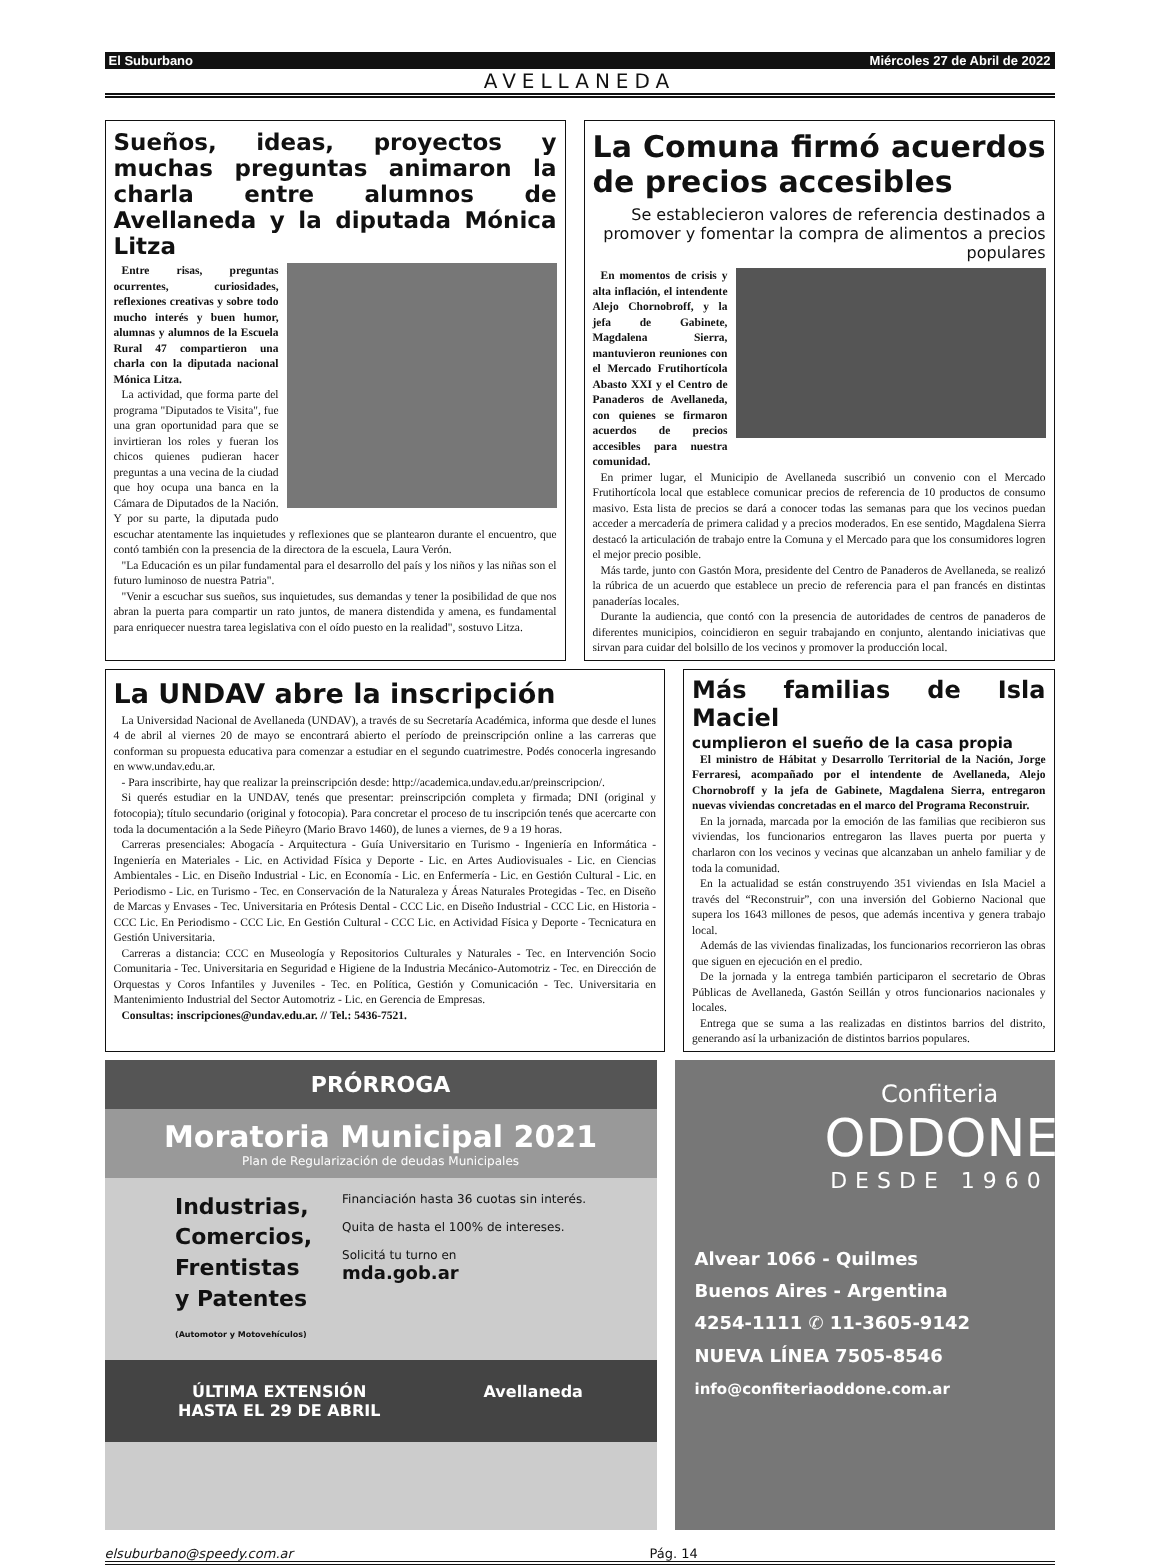El Suburbano Miércoles 27 de Abril de 2022
AVELLANEDA
Sueños, ideas, proyectos y muchas preguntas animaron la charla entre alumnos de Avellaneda y la diputada Mónica Litza
Entre risas, preguntas ocurrentes, curiosidades, reflexiones creativas y sobre todo mucho interés y buen humor, alumnas y alumnos de la Escuela Rural 47 compartieron una charla con la diputada nacional Mónica Litza.
La actividad, que forma parte del programa "Diputados te Visita", fue una gran oportunidad para que se invirtieran los roles y fueran los chicos quienes pudieran hacer preguntas a una vecina de la ciudad que hoy ocupa una banca en la Cámara de Diputados de la Nación. Y por su parte, la diputada pudo escuchar atentamente las inquietudes y reflexiones que se plantearon durante el encuentro, que contó también con la presencia de la directora de la escuela, Laura Verón.
"La Educación es un pilar fundamental para el desarrollo del país y los niños y las niñas son el futuro luminoso de nuestra Patria".
"Venir a escuchar sus sueños, sus inquietudes, sus demandas y tener la posibilidad de que nos abran la puerta para compartir un rato juntos, de manera distendida y amena, es fundamental para enriquecer nuestra tarea legislativa con el oído puesto en la realidad", sostuvo Litza.
La Comuna firmó acuerdos de precios accesibles
Se establecieron valores de referencia destinados a promover y fomentar la compra de alimentos a precios populares
En momentos de crisis y alta inflación, el intendente Alejo Chornobroff, y la jefa de Gabinete, Magdalena Sierra, mantuvieron reuniones con el Mercado Frutihortícola Abasto XXI y el Centro de Panaderos de Avellaneda, con quienes se firmaron acuerdos de precios accesibles para nuestra comunidad.
En primer lugar, el Municipio de Avellaneda suscribió un convenio con el Mercado Frutihortícola local que establece comunicar precios de referencia de 10 productos de consumo masivo. Esta lista de precios se dará a conocer todas las semanas para que los vecinos puedan acceder a mercadería de primera calidad y a precios moderados. En ese sentido, Magdalena Sierra destacó la articulación de trabajo entre la Comuna y el Mercado para que los consumidores logren el mejor precio posible.
Más tarde, junto con Gastón Mora, presidente del Centro de Panaderos de Avellaneda, se realizó la rúbrica de un acuerdo que establece un precio de referencia para el pan francés en distintas panaderías locales.
Durante la audiencia, que contó con la presencia de autoridades de centros de panaderos de diferentes municipios, coincidieron en seguir trabajando en conjunto, alentando iniciativas que sirvan para cuidar del bolsillo de los vecinos y promover la producción local.
La UNDAV abre la inscripción
La Universidad Nacional de Avellaneda (UNDAV), a través de su Secretaría Académica, informa que desde el lunes 4 de abril al viernes 20 de mayo se encontrará abierto el período de preinscripción online a las carreras que conforman su propuesta educativa para comenzar a estudiar en el segundo cuatrimestre. Podés conocerla ingresando en www.undav.edu.ar.
- Para inscribirte, hay que realizar la preinscripción desde: http://academica.undav.edu.ar/preinscripcion/.
Si querés estudiar en la UNDAV, tenés que presentar: preinscripción completa y firmada; DNI (original y fotocopia); título secundario (original y fotocopia). Para concretar el proceso de tu inscripción tenés que acercarte con toda la documentación a la Sede Piñeyro (Mario Bravo 1460), de lunes a viernes, de 9 a 19 horas.
Carreras presenciales: Abogacía - Arquitectura - Guía Universitario en Turismo - Ingeniería en Informática - Ingeniería en Materiales - Lic. en Actividad Física y Deporte - Lic. en Artes Audiovisuales - Lic. en Ciencias Ambientales - Lic. en Diseño Industrial - Lic. en Economía - Lic. en Enfermería - Lic. en Gestión Cultural - Lic. en Periodismo - Lic. en Turismo - Tec. en Conservación de la Naturaleza y Áreas Naturales Protegidas - Tec. en Diseño de Marcas y Envases - Tec. Universitaria en Prótesis Dental - CCC Lic. en Diseño Industrial - CCC Lic. en Historia - CCC Lic. En Periodismo - CCC Lic. En Gestión Cultural - CCC Lic. en Actividad Física y Deporte - Tecnicatura en Gestión Universitaria.
Carreras a distancia: CCC en Museología y Repositorios Culturales y Naturales - Tec. en Intervención Socio Comunitaria - Tec. Universitaria en Seguridad e Higiene de la Industria Mecánico-Automotriz - Tec. en Dirección de Orquestas y Coros Infantiles y Juveniles - Tec. en Política, Gestión y Comunicación - Tec. Universitaria en Mantenimiento Industrial del Sector Automotriz - Lic. en Gerencia de Empresas.
Consultas: inscripciones@undav.edu.ar. // Tel.: 5436-7521.
Más familias de Isla Maciel
cumplieron el sueño de la casa propia
El ministro de Hábitat y Desarrollo Territorial de la Nación, Jorge Ferraresi, acompañado por el intendente de Avellaneda, Alejo Chornobroff y la jefa de Gabinete, Magdalena Sierra, entregaron nuevas viviendas concretadas en el marco del Programa Reconstruir.
En la jornada, marcada por la emoción de las familias que recibieron sus viviendas, los funcionarios entregaron las llaves puerta por puerta y charlaron con los vecinos y vecinas que alcanzaban un anhelo familiar y de toda la comunidad.
En la actualidad se están construyendo 351 viviendas en Isla Maciel a través del “Reconstruir”, con una inversión del Gobierno Nacional que supera los 1643 millones de pesos, que además incentiva y genera trabajo local.
Además de las viviendas finalizadas, los funcionarios recorrieron las obras que siguen en ejecución en el predio.
De la jornada y la entrega también participaron el secretario de Obras Públicas de Avellaneda, Gastón Seillán y otros funcionarios nacionales y locales.
Entrega que se suma a las realizadas en distintos barrios del distrito, generando así la urbanización de distintos barrios populares.
PRÓRROGA
Moratoria Municipal 2021
Plan de Regularización de deudas Municipales
Industrias,
Comercios,
Frentistas
y Patentes
(Automotor y Motovehículos)
Financiación hasta 36 cuotas sin interés.
Quita de hasta el 100% de intereses.
Solicitá tu turno en
mda.gob.ar
ÚLTIMA EXTENSIÓN
HASTA EL 29 DE ABRIL Avellaneda
Confiteria
ODDONE
DESDE 1960
Alvear 1066 - Quilmes
Buenos Aires - Argentina
4254-1111 ✆ 11-3605-9142
NUEVA LÍNEA 7505-8546
info@confiteriaoddone.com.ar
elsuburbano@speedy.com.ar Pág. 14